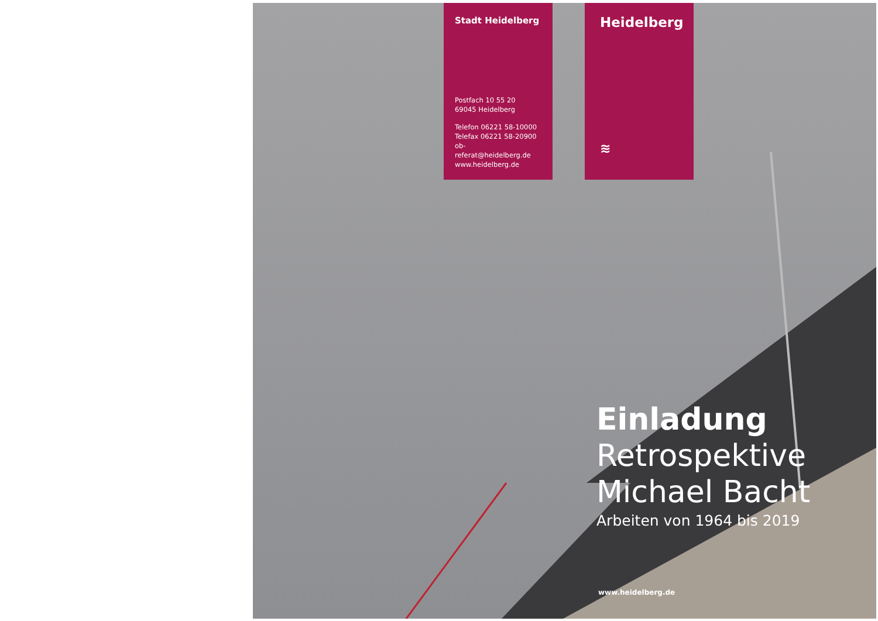Stadt Heidelberg
Postfach 10 55 20
69045 Heidelberg
Telefon 06221 58-10000
Telefax 06221 58-20900
ob-referat@heidelberg.de
www.heidelberg.de
Heidelberg
≋
Einladung
Retrospektive
Michael Bacht
Arbeiten von 1964 bis 2019
www.heidelberg.de